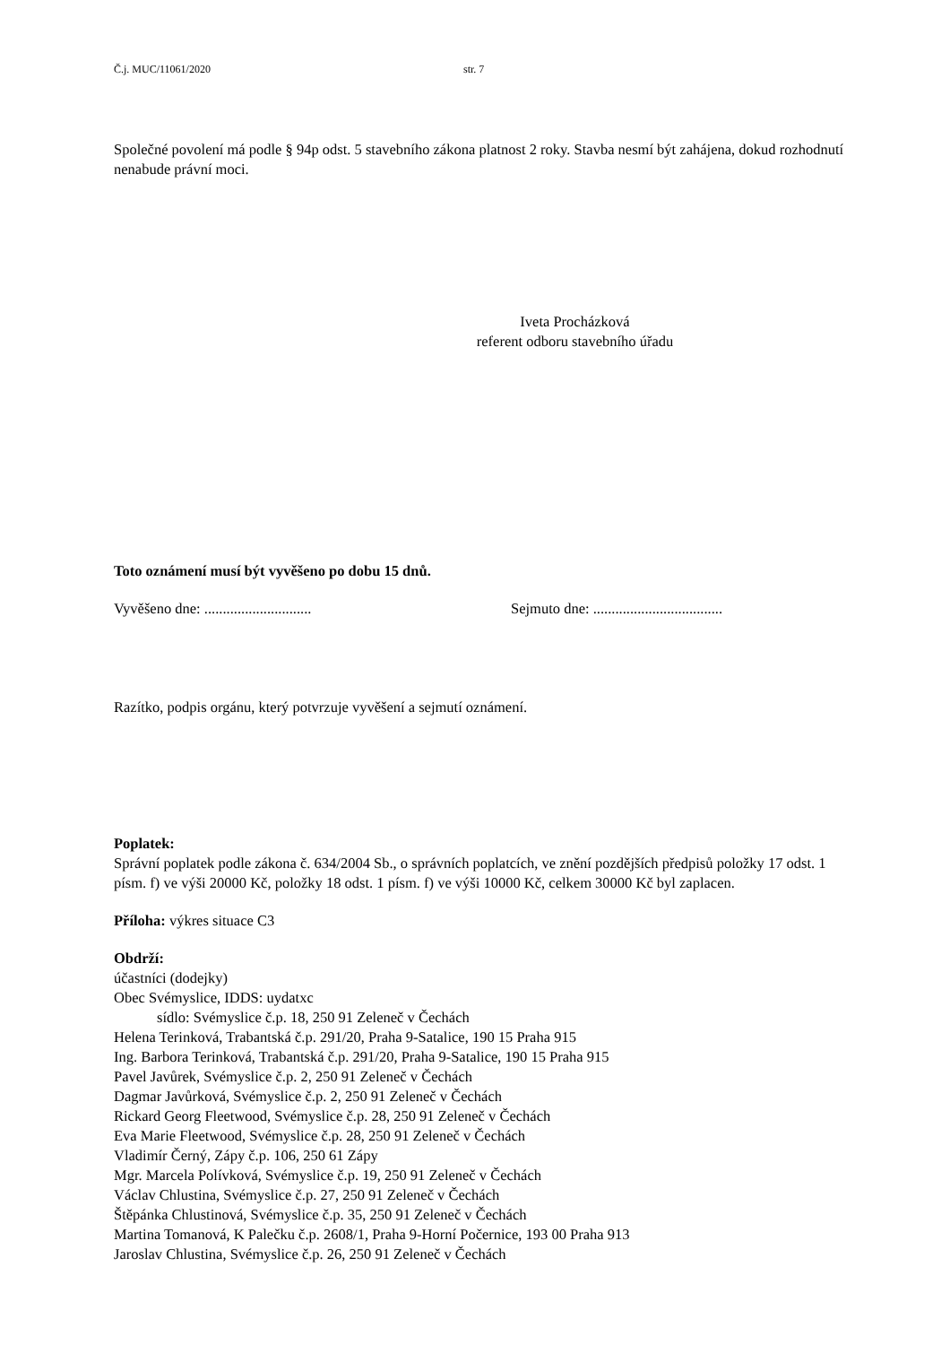Č.j. MUC/11061/2020 str. 7
Společné povolení má podle § 94p odst. 5 stavebního zákona platnost 2 roky. Stavba nesmí být zahájena, dokud rozhodnutí nenabude právní moci.
Iveta Procházková
referent odboru stavebního úřadu
Toto oznámení musí být vyvěšeno po dobu 15 dnů.
Vyvěšeno dne: ............................. Sejmuto dne: ...................................
Razítko, podpis orgánu, který potvrzuje vyvěšení a sejmutí oznámení.
Poplatek:
Správní poplatek podle zákona č. 634/2004 Sb., o správních poplatcích, ve znění pozdějších předpisů položky 17 odst. 1 písm. f) ve výši 20000 Kč, položky 18 odst. 1 písm. f) ve výši 10000 Kč, celkem 30000 Kč byl zaplacen.
Příloha: výkres situace C3
Obdrží:
účastníci (dodejky)
Obec Svémyslice, IDDS: uydatxc
sídlo: Svémyslice č.p. 18, 250 91 Zeleneč v Čechách
Helena Terinková, Trabantská č.p. 291/20, Praha 9-Satalice, 190 15 Praha 915
Ing. Barbora Terinková, Trabantská č.p. 291/20, Praha 9-Satalice, 190 15 Praha 915
Pavel Javůrek, Svémyslice č.p. 2, 250 91 Zeleneč v Čechách
Dagmar Javůrková, Svémyslice č.p. 2, 250 91 Zeleneč v Čechách
Rickard Georg Fleetwood, Svémyslice č.p. 28, 250 91 Zeleneč v Čechách
Eva Marie Fleetwood, Svémyslice č.p. 28, 250 91 Zeleneč v Čechách
Vladimír Černý, Zápy č.p. 106, 250 61 Zápy
Mgr. Marcela Polívková, Svémyslice č.p. 19, 250 91 Zeleneč v Čechách
Václav Chlustina, Svémyslice č.p. 27, 250 91 Zeleneč v Čechách
Štěpánka Chlustinová, Svémyslice č.p. 35, 250 91 Zeleneč v Čechách
Martina Tomanová, K Palečku č.p. 2608/1, Praha 9-Horní Počernice, 193 00 Praha 913
Jaroslav Chlustina, Svémyslice č.p. 26, 250 91 Zeleneč v Čechách